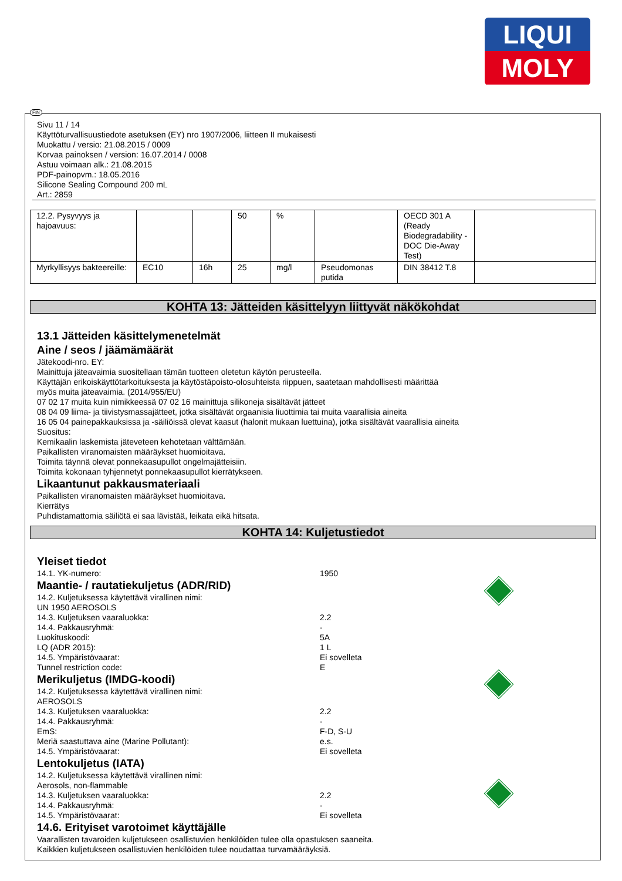LIQUI
MOLY
FIN
Sivu 11 / 14
Käyttöturvallisuustiedote asetuksen (EY) nro 1907/2006, liitteen II mukaisesti
Muokattu / versio: 21.08.2015 / 0009
Korvaa painoksen / version: 16.07.2014 / 0008
Astuu voimaan alk.: 21.08.2015
PDF-painopvm.: 18.05.2016
Silicone Sealing Compound 200 mL
Art.: 2859
| 12.2. Pysyvyys ja hajoavuus: | | | 50 | % | | OECD 301 A (Ready Biodegradability - DOC Die-Away Test) | |
| Myrkyllisyys bakteereille: | EC10 | 16h | 25 | mg/l | Pseudomonas putida | DIN 38412 T.8 | |
KOHTA 13: Jätteiden käsittelyyn liittyvät näkökohdat
13.1 Jätteiden käsittelymenetelmät
Aine / seos / jäämämäärät
Jätekoodi-nro. EY:
Mainittuja jäteavaimia suositellaan tämän tuotteen oletetun käytön perusteella.
Käyttäjän erikoiskäyttötarkoituksesta ja käytöstäpoisto-olosuhteista riippuen, saatetaan mahdollisesti määrittää
myös muita jäteavaimia. (2014/955/EU)
07 02 17 muita kuin nimikkeessä 07 02 16 mainittuja silikoneja sisältävät jätteet
08 04 09 liima- ja tiivistysmassajätteet, jotka sisältävät orgaanisia liuottimia tai muita vaarallisia aineita
16 05 04 painepakkauksissa ja -säiliöissä olevat kaasut (halonit mukaan luettuina), jotka sisältävät vaarallisia aineita
Suositus:
Kemikaalin laskemista jäteveteen kehotetaan välttämään.
Paikallisten viranomaisten määräykset huomioitava.
Toimita täynnä olevat ponnekaasupullot ongelmajätteisiin.
Toimita kokonaan tyhjennetyt ponnekaasupullot kierrätykseen.
Likaantunut pakkausmateriaali
Paikallisten viranomaisten määräykset huomioitava.
Kierrätys
Puhdistamattomia säiliötä ei saa lävistää, leikata eikä hitsata.
KOHTA 14: Kuljetustiedot
Yleiset tiedot
14.1. YK-numero: 1950
Maantie- / rautatiekuljetus (ADR/RID)
14.2. Kuljetuksessa käytettävä virallinen nimi:
UN 1950 AEROSOLS
14.3. Kuljetuksen vaaraluokka: 2.2
14.4. Pakkausryhmä: -
Luokituskoodi: 5A
LQ (ADR 2015): 1 L
14.5. Ympäristövaarat: Ei sovelleta
Tunnel restriction code: E
Merikuljetus (IMDG-koodi)
14.2. Kuljetuksessa käytettävä virallinen nimi:
AEROSOLS
14.3. Kuljetuksen vaaraluokka: 2.2
14.4. Pakkausryhmä: -
EmS: F-D, S-U
Meriä saastuttava aine (Marine Pollutant): e.s.
14.5. Ympäristövaarat: Ei sovelleta
Lentokuljetus (IATA)
14.2. Kuljetuksessa käytettävä virallinen nimi:
Aerosols, non-flammable
14.3. Kuljetuksen vaaraluokka: 2.2
14.4. Pakkausryhmä: -
14.5. Ympäristövaarat: Ei sovelleta
14.6. Erityiset varotoimet käyttäjälle
Vaarallisten tavaroiden kuljetukseen osallistuvien henkilöiden tulee olla opastuksen saaneita.
Kaikkien kuljetukseen osallistuvien henkilöiden tulee noudattaa turvamääräyksiä.